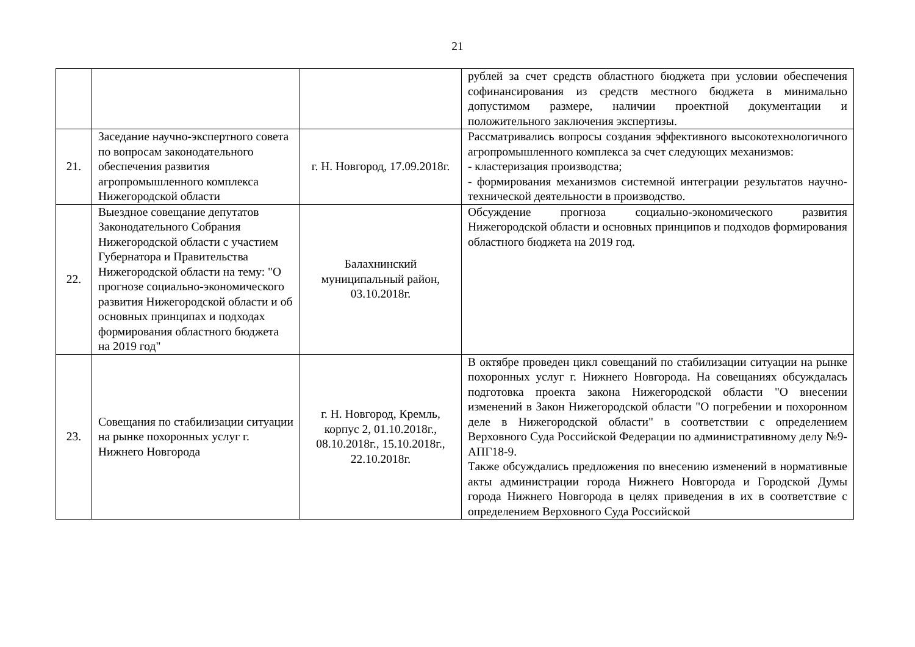21
| | | | рублей за счет средств областного бюджета при условии обеспечения софинансирования из средств местного бюджета в минимально допустимом размере, наличии проектной документации и положительного заключения экспертизы. |
| 21. | Заседание научно-экспертного совета по вопросам законодательного обеспечения развития агропромышленного комплекса Нижегородской области | г. Н. Новгород, 17.09.2018г. | Рассматривались вопросы создания эффективного высокотехнологичного агропромышленного комплекса за счет следующих механизмов: - кластеризация производства; - формирования механизмов системной интеграции результатов научно-технической деятельности в производство. |
| 22. | Выездное совещание депутатов Законодательного Собрания Нижегородской области с участием Губернатора и Правительства Нижегородской области на тему: "О прогнозе социально-экономического развития Нижегородской области и об основных принципах и подходах формирования областного бюджета на 2019 год" | Балахнинский муниципальный район, 03.10.2018г. | Обсуждение прогноза социально-экономического развития Нижегородской области и основных принципов и подходов формирования областного бюджета на 2019 год. |
| 23. | Совещания по стабилизации ситуации на рынке похоронных услуг г. Нижнего Новгорода | г. Н. Новгород, Кремль, корпус 2, 01.10.2018г., 08.10.2018г., 15.10.2018г., 22.10.2018г. | В октябре проведен цикл совещаний по стабилизации ситуации на рынке похоронных услуг г. Нижнего Новгорода. На совещаниях обсуждалась подготовка проекта закона Нижегородской области "О внесении изменений в Закон Нижегородской области "О погребении и похоронном деле в Нижегородской области" в соответствии с определением Верховного Суда Российской Федерации по административному делу №9-АПГ18-9. Также обсуждались предложения по внесению изменений в нормативные акты администрации города Нижнего Новгорода и Городской Думы города Нижнего Новгорода в целях приведения в их в соответствие с определением Верховного Суда Российской |